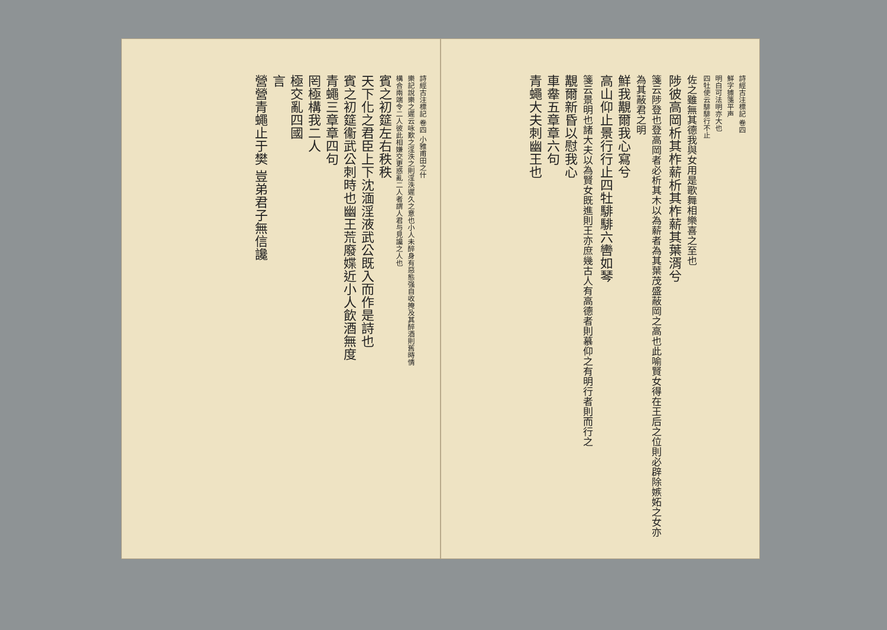詩經古注標記 卷四 小雅甫田之什
樂記說樂之遲云咏歎之淫泆之則淫泆遲久之意也小人未醉身有惡態强自收掩及其醉酒則舊時情
構合兩端令二人彼此相嫌交更惑亂二人者謂人君与見讒之人也
賓之初筵左右秩秩
天下化之君臣上下沈湎淫液武公既入而作是詩也
賓之初筵衞武公刺時也幽王荒廢媟近小人飲酒無度
青蠅三章章四句
罔極構我二人
極交亂四國
言
營營青蠅止于樊 豈弟君子無信讒
詩經古注標記 卷四
鮮字據箋平声
明白可法明亦大也
四牡使云騑騑行不止
佐之雖無其德我與女用是歌舞相樂喜之至也
陟彼高岡析其柞薪析其柞薪其葉湑兮
箋云陟登也登高岡者必析其木以為薪者為其葉茂盛蔽岡之高也此喻賢女得在王后之位則必辟除嫉妬之女亦為其蔽君之明
鮮我覯爾我心寫兮
高山仰止景行行止四牡騑騑六轡如琴
箋云景明也諸大夫以為賢女既進則王亦庶幾古人有高德者則慕仰之有明行者則而行之
覯爾新昏以慰我心
車舝五章章六句
青蠅大夫刺幽王也